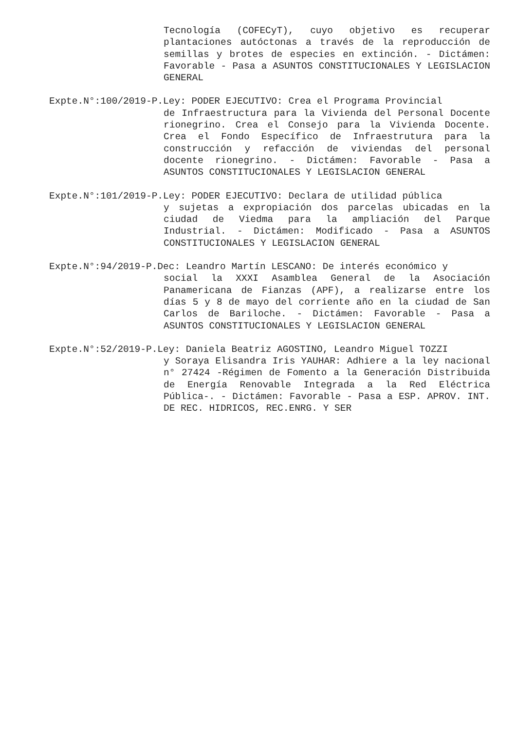Tecnología (COFECyT), cuyo objetivo es recuperar plantaciones autóctonas a través de la reproducción de semillas y brotes de especies en extinción. - Dictámen: Favorable - Pasa a ASUNTOS CONSTITUCIONALES Y LEGISLACION GENERAL
Expte.N°:100/2019-P.Ley: PODER EJECUTIVO: Crea el Programa Provincial
de Infraestructura para la Vivienda del Personal Docente rionegrino. Crea el Consejo para la Vivienda Docente. Crea el Fondo Específico de Infraestrutura para la construcción y refacción de viviendas del personal docente rionegrino. - Dictámen: Favorable - Pasa a ASUNTOS CONSTITUCIONALES Y LEGISLACION GENERAL
Expte.N°:101/2019-P.Ley: PODER EJECUTIVO: Declara de utilidad pública
y sujetas a expropiación dos parcelas ubicadas en la ciudad de Viedma para la ampliación del Parque Industrial. - Dictámen: Modificado - Pasa a ASUNTOS CONSTITUCIONALES Y LEGISLACION GENERAL
Expte.N°:94/2019-P.Dec: Leandro Martín LESCANO: De interés económico y
social la XXXI Asamblea General de la Asociación Panamericana de Fianzas (APF), a realizarse entre los días 5 y 8 de mayo del corriente año en la ciudad de San Carlos de Bariloche. - Dictámen: Favorable - Pasa a ASUNTOS CONSTITUCIONALES Y LEGISLACION GENERAL
Expte.N°:52/2019-P.Ley: Daniela Beatriz AGOSTINO, Leandro Miguel TOZZI
y Soraya Elisandra Iris YAUHAR: Adhiere a la ley nacional n° 27424 -Régimen de Fomento a la Generación Distribuida de Energía Renovable Integrada a la Red Eléctrica Pública-. - Dictámen: Favorable - Pasa a ESP. APROV. INT. DE REC. HIDRICOS, REC.ENRG. Y SER